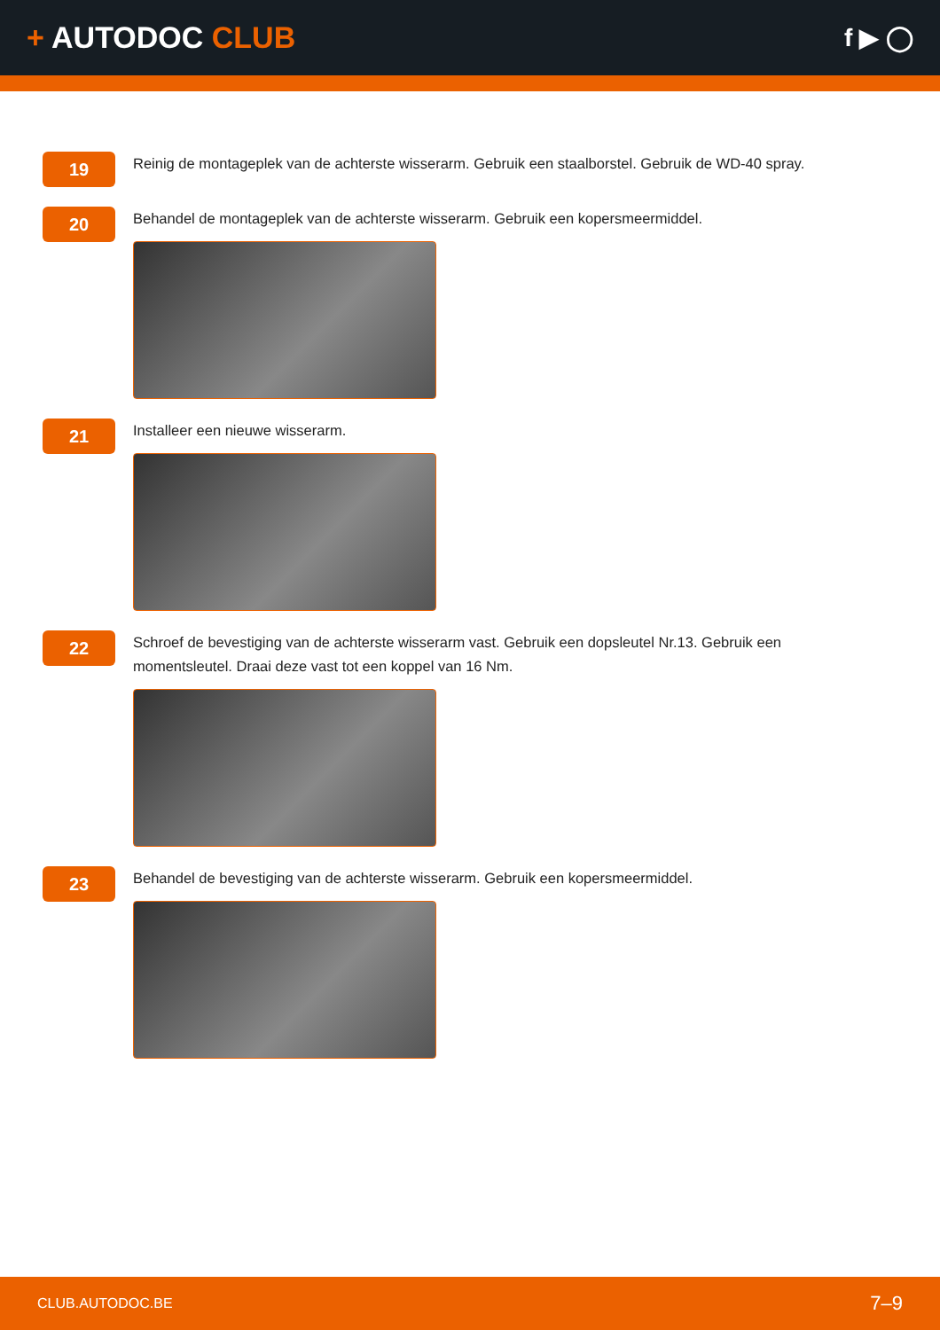+ AUTODOC CLUB
f ▶ ◯
19
Reinig de montageplek van de achterste wisserarm. Gebruik een staalborstel. Gebruik de WD-40 spray.
20
Behandel de montageplek van de achterste wisserarm. Gebruik een kopersmeermiddel.
21
Installeer een nieuwe wisserarm.
22
Schroef de bevestiging van de achterste wisserarm vast. Gebruik een dopsleutel Nr.13. Gebruik een momentsleutel. Draai deze vast tot een koppel van 16 Nm.
23
Behandel de bevestiging van de achterste wisserarm. Gebruik een kopersmeermiddel.
CLUB.AUTODOC.BE 7–9